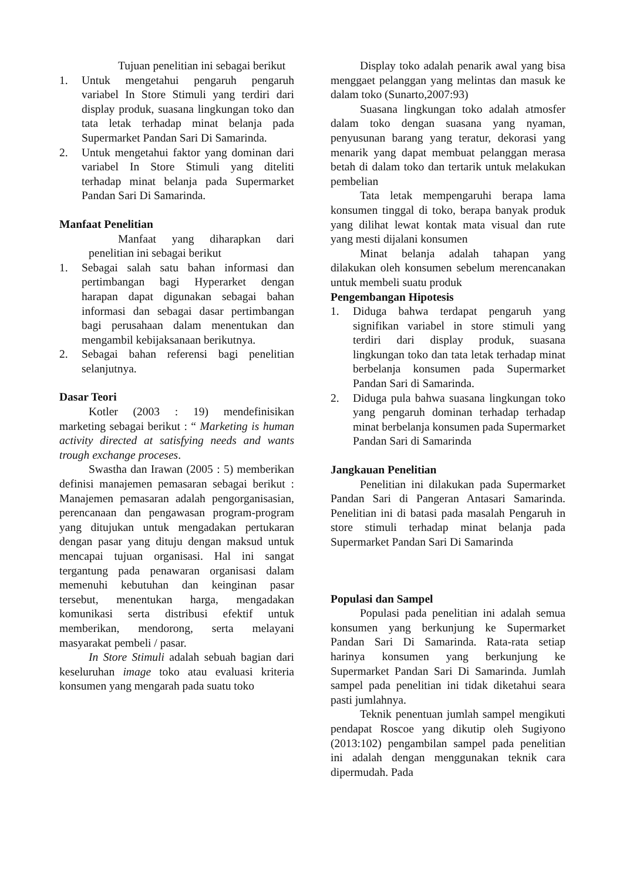Tujuan penelitian ini sebagai berikut
1. Untuk mengetahui pengaruh pengaruh variabel In Store Stimuli yang terdiri dari display produk, suasana lingkungan toko dan tata letak terhadap minat belanja pada Supermarket Pandan Sari Di Samarinda.
2. Untuk mengetahui faktor yang dominan dari variabel In Store Stimuli yang diteliti terhadap minat belanja pada Supermarket Pandan Sari Di Samarinda.
Manfaat Penelitian
Manfaat yang diharapkan dari penelitian ini sebagai berikut
1. Sebagai salah satu bahan informasi dan pertimbangan bagi Hyperarket dengan harapan dapat digunakan sebagai bahan informasi dan sebagai dasar pertimbangan bagi perusahaan dalam menentukan dan mengambil kebijaksanaan berikutnya.
2. Sebagai bahan referensi bagi penelitian selanjutnya.
Dasar Teori
Kotler (2003 : 19) mendefinisikan marketing sebagai berikut : “ Marketing is human activity directed at satisfying needs and wants trough exchange proceses.
Swastha dan Irawan (2005 : 5) memberikan definisi manajemen pemasaran sebagai berikut : Manajemen pemasaran adalah pengorganisasian, perencanaan dan pengawasan program-program yang ditujukan untuk mengadakan pertukaran dengan pasar yang dituju dengan maksud untuk mencapai tujuan organisasi. Hal ini sangat tergantung pada penawaran organisasi dalam memenuhi kebutuhan dan keinginan pasar tersebut, menentukan harga, mengadakan komunikasi serta distribusi efektif untuk memberikan, mendorong, serta melayani masyarakat pembeli / pasar.
In Store Stimuli adalah sebuah bagian dari keseluruhan image toko atau evaluasi kriteria konsumen yang mengarah pada suatu toko
Display toko adalah penarik awal yang bisa menggaet pelanggan yang melintas dan masuk ke dalam toko (Sunarto,2007:93)
Suasana lingkungan toko adalah atmosfer dalam toko dengan suasana yang nyaman, penyusunan barang yang teratur, dekorasi yang menarik yang dapat membuat pelanggan merasa betah di dalam toko dan tertarik untuk melakukan pembelian
Tata letak mempengaruhi berapa lama konsumen tinggal di toko, berapa banyak produk yang dilihat lewat kontak mata visual dan rute yang mesti dijalani konsumen
Minat belanja adalah tahapan yang dilakukan oleh konsumen sebelum merencanakan untuk membeli suatu produk
Pengembangan Hipotesis
1. Diduga bahwa terdapat pengaruh yang signifikan variabel in store stimuli yang terdiri dari display produk, suasana lingkungan toko dan tata letak terhadap minat berbelanja konsumen pada Supermarket Pandan Sari di Samarinda.
2. Diduga pula bahwa suasana lingkungan toko yang pengaruh dominan terhadap terhadap minat berbelanja konsumen pada Supermarket Pandan Sari di Samarinda
Jangkauan Penelitian
Penelitian ini dilakukan pada Supermarket Pandan Sari di Pangeran Antasari Samarinda. Penelitian ini di batasi pada masalah Pengaruh in store stimuli terhadap minat belanja pada Supermarket Pandan Sari Di Samarinda
Populasi dan Sampel
Populasi pada penelitian ini adalah semua konsumen yang berkunjung ke Supermarket Pandan Sari Di Samarinda. Rata-rata setiap harinya konsumen yang berkunjung ke Supermarket Pandan Sari Di Samarinda. Jumlah sampel pada penelitian ini tidak diketahui seara pasti jumlahnya.
Teknik penentuan jumlah sampel mengikuti pendapat Roscoe yang dikutip oleh Sugiyono (2013:102) pengambilan sampel pada penelitian ini adalah dengan menggunakan teknik cara dipermudah. Pada